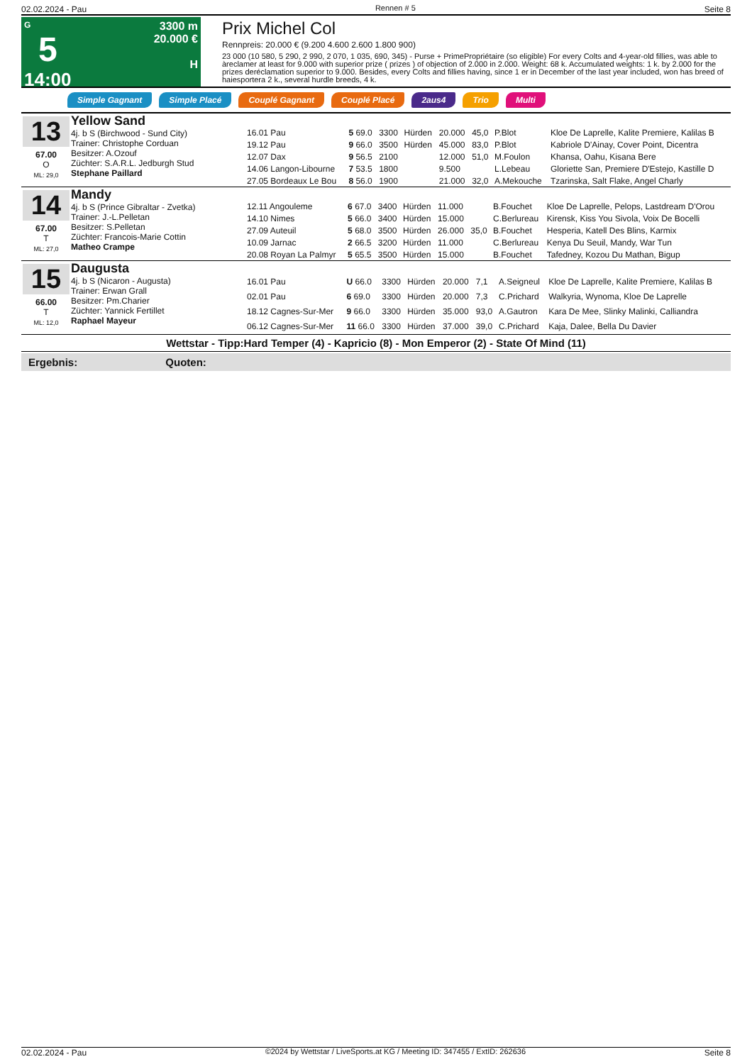02.02.2024 - Pau Rennen # 5 Seite 8
G
5
14:00
3300 m
20.000 €
H
Prix Michel Col
Rennpreis: 20.000 € (9.200 4.600 2.600 1.800 900)
23 000 (10 580, 5 290, 2 990, 2 070, 1 035, 690, 345) - Purse + PrimePropriétaire (so eligible) For every Colts and 4-year-old fillies, was able to àreclamer at least for 9.000 with superior prize ( prizes ) of objection of 2.000 in 2.000. Weight: 68 k. Accumulated weights: 1 k. by 2.000 for the prizes deréclamation superior to 9.000. Besides, every Colts and fillies having, since 1 er in December of the last year included, won has breed of haiesportera 2 k., several hurdle breeds, 4 k.
Simple Gagnant Simple Placé Couplé Gagnant Couplé Placé 2aus4 Trio Multi
13
67.00
O
ML: 29,0
Yellow Sand
4j. b S (Birchwood - Sund City)
Trainer: Christophe Corduan
Besitzer: A.Ozouf
Züchter: S.A.R.L. Jedburgh Stud
Stephane Paillard
| 16.01 Pau | 5 69.0 | 3300 | Hürden | 20.000 | 45,0 | P.Blot | Kloe De Laprelle, Kalite Premiere, Kalilas B |
| 19.12 Pau | 9 66.0 | 3500 | Hürden | 45.000 | 83,0 | P.Blot | Kabriole D'Ainay, Cover Point, Dicentra |
| 12.07 Dax | 9 56.5 | 2100 | | 12.000 | 51,0 | M.Foulon | Khansa, Oahu, Kisana Bere |
| 14.06 Langon-Libourne | 7 53.5 | 1800 | | 9.500 | | L.Lebeau | Gloriette San, Premiere D'Estejo, Kastille D |
| 27.05 Bordeaux Le Bou | 8 56.0 | 1900 | | 21.000 | 32,0 | A.Mekouche | Tzarinska, Salt Flake, Angel Charly |
14
67.00
T
ML: 27,0
Mandy
4j. b S (Prince Gibraltar - Zvetka)
Trainer: J.-L.Pelletan
Besitzer: S.Pelletan
Züchter: Francois-Marie Cottin
Matheo Crampe
| 12.11 Angouleme | 6 67.0 | 3400 | Hürden | 11.000 | | B.Fouchet | Kloe De Laprelle, Pelops, Lastdream D'Orou |
| 14.10 Nimes | 5 66.0 | 3400 | Hürden | 15.000 | | C.Berlureau | Kirensk, Kiss You Sivola, Voix De Bocelli |
| 27.09 Auteuil | 5 68.0 | 3500 | Hürden | 26.000 | 35,0 | B.Fouchet | Hesperia, Katell Des Blins, Karmix |
| 10.09 Jarnac | 2 66.5 | 3200 | Hürden | 11.000 | | C.Berlureau | Kenya Du Seuil, Mandy, War Tun |
| 20.08 Royan La Palmyr | 5 65.5 | 3500 | Hürden | 15.000 | | B.Fouchet | Tafedney, Kozou Du Mathan, Bigup |
15
66.00
T
ML: 12,0
Daugusta
4j. b S (Nicaron - Augusta)
Trainer: Erwan Grall
Besitzer: Pm.Charier
Züchter: Yannick Fertillet
Raphael Mayeur
| 16.01 Pau | U 66.0 | 3300 | Hürden | 20.000 | 7,1 | A.Seigneul | Kloe De Laprelle, Kalite Premiere, Kalilas B |
| 02.01 Pau | 6 69.0 | 3300 | Hürden | 20.000 | 7,3 | C.Prichard | Walkyria, Wynoma, Kloe De Laprelle |
| 18.12 Cagnes-Sur-Mer | 9 66.0 | 3300 | Hürden | 35.000 | 93,0 | A.Gautron | Kara De Mee, Slinky Malinki, Calliandra |
| 06.12 Cagnes-Sur-Mer | 11 66.0 | 3300 | Hürden | 37.000 | 39,0 | C.Prichard | Kaja, Dalee, Bella Du Davier |
Wettstar - Tipp:Hard Temper (4) - Kapricio (8) - Mon Emperor (2) - State Of Mind (11)
Ergebnis: Quoten:
02.02.2024 - Pau ©2024 by Wettstar / LiveSports.at KG / Meeting ID: 347455 / ExtID: 262636 Seite 8